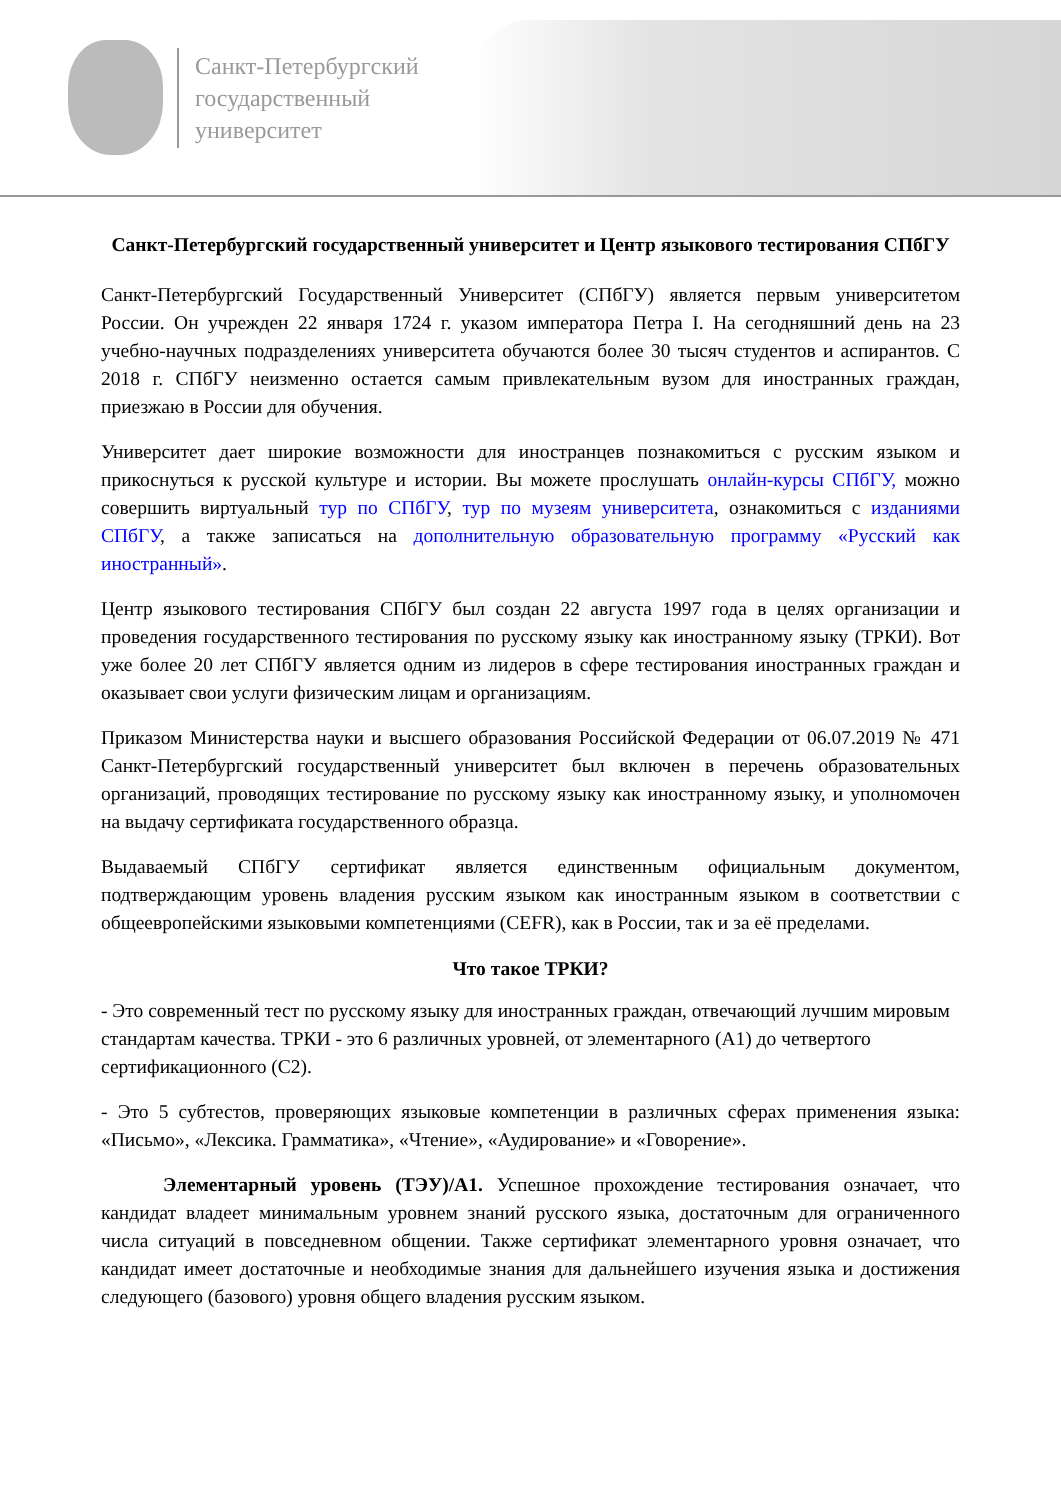Санкт-Петербургский
государственный
университет
Санкт-Петербургский государственный университет и Центр языкового тестирования СПбГУ
Санкт-Петербургский Государственный Университет (СПбГУ) является первым университетом России. Он учрежден 22 января 1724 г. указом императора Петра I. На сегодняшний день на 23 учебно-научных подразделениях университета обучаются более 30 тысяч студентов и аспирантов. С 2018 г. СПбГУ неизменно остается самым привлекательным вузом для иностранных граждан, приезжаю в России для обучения.
Университет дает широкие возможности для иностранцев познакомиться с русским языком и прикоснуться к русской культуре и истории. Вы можете прослушать онлайн-курсы СПбГУ, можно совершить виртуальный тур по СПбГУ, тур по музеям университета, ознакомиться с изданиями СПбГУ, а также записаться на дополнительную образовательную программу «Русский как иностранный».
Центр языкового тестирования СПбГУ был создан 22 августа 1997 года в целях организации и проведения государственного тестирования по русскому языку как иностранному языку (ТРКИ). Вот уже более 20 лет СПбГУ является одним из лидеров в сфере тестирования иностранных граждан и оказывает свои услуги физическим лицам и организациям.
Приказом Министерства науки и высшего образования Российской Федерации от 06.07.2019 № 471 Санкт-Петербургский государственный университет был включен в перечень образовательных организаций, проводящих тестирование по русскому языку как иностранному языку, и уполномочен на выдачу сертификата государственного образца.
Выдаваемый СПбГУ сертификат является единственным официальным документом, подтверждающим уровень владения русским языком как иностранным языком в соответствии с общеевропейскими языковыми компетенциями (CEFR), как в России, так и за её пределами.
Что такое ТРКИ?
- Это современный тест по русскому языку для иностранных граждан, отвечающий лучшим мировым стандартам качества. ТРКИ - это 6 различных уровней, от элементарного (А1) до четвертого сертификационного (С2).
- Это 5 субтестов, проверяющих языковые компетенции в различных сферах применения языка: «Письмо», «Лексика. Грамматика», «Чтение», «Аудирование» и «Говорение».
Элементарный уровень (ТЭУ)/А1. Успешное прохождение тестирования означает, что кандидат владеет минимальным уровнем знаний русского языка, достаточным для ограниченного числа ситуаций в повседневном общении. Также сертификат элементарного уровня означает, что кандидат имеет достаточные и необходимые знания для дальнейшего изучения языка и достижения следующего (базового) уровня общего владения русским языком.